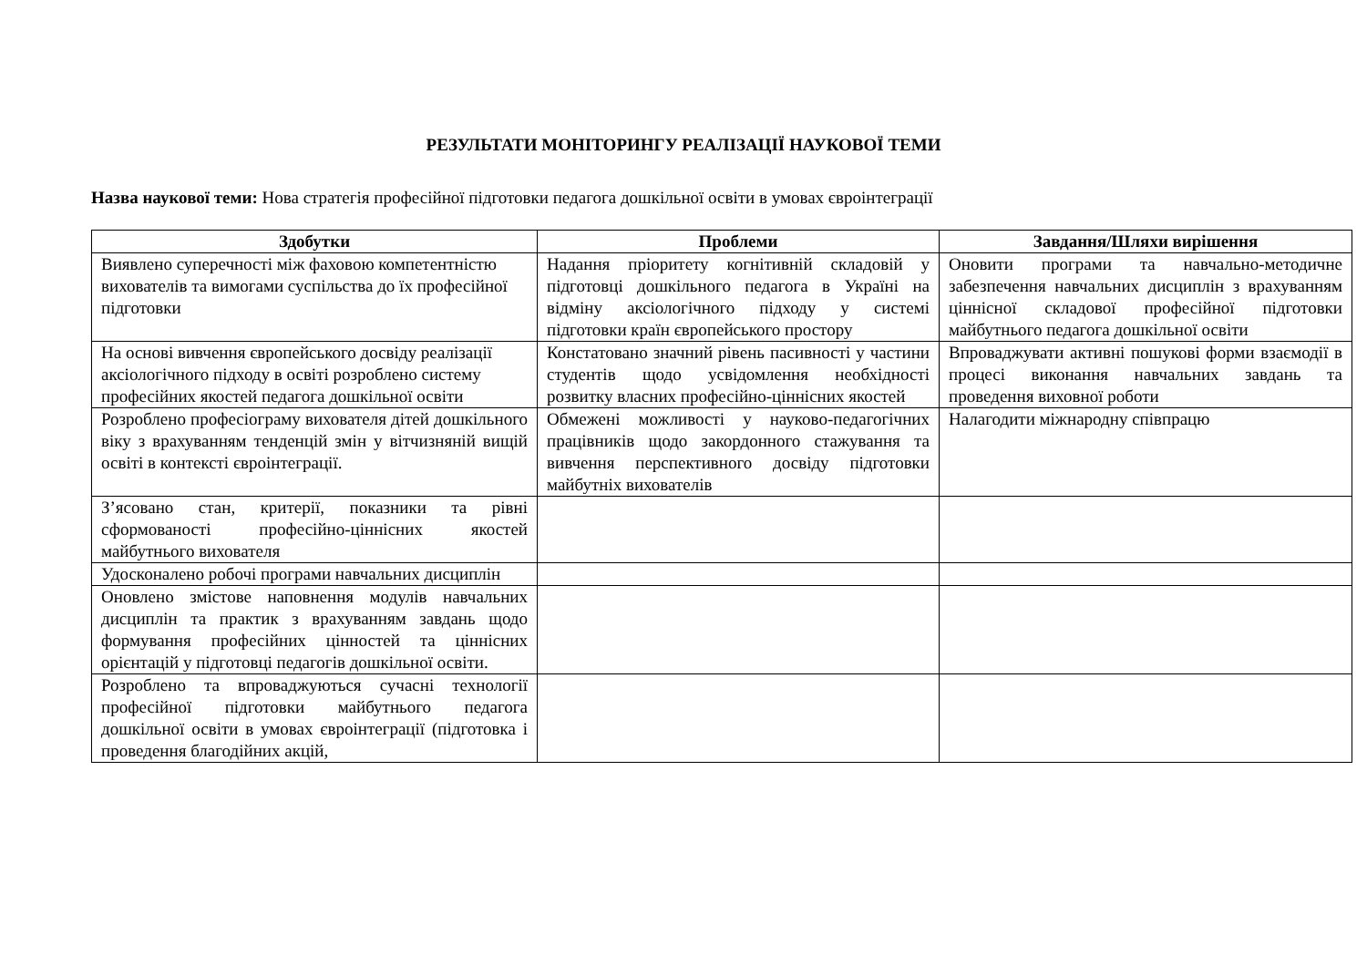РЕЗУЛЬТАТИ МОНІТОРИНГУ РЕАЛІЗАЦІЇ НАУКОВОЇ ТЕМИ
Назва наукової теми: Нова стратегія професійної підготовки педагога дошкільної освіти в умовах євроінтеграції
| Здобутки | Проблеми | Завдання/Шляхи вирішення |
| --- | --- | --- |
| Виявлено суперечності між фаховою компетентністю вихователів та вимогами суспільства до їх професійної підготовки | Надання пріоритету когнітивній складовій у підготовці дошкільного педагога в Україні на відміну аксіологічного підходу у системі підготовки країн європейського простору | Оновити програми та навчально-методичне забезпечення навчальних дисциплін з врахуванням ціннісної складової професійної підготовки майбутнього педагога дошкільної освіти |
| На основі вивчення європейського досвіду реалізації аксіологічного підходу в освіті розроблено систему професійних якостей педагога дошкільної освіти | Констатовано значний рівень пасивності у частини студентів щодо усвідомлення необхідності розвитку власних професійно-ціннісних якостей | Впроваджувати активні пошукові форми взаємодії в процесі виконання навчальних завдань та проведення виховної роботи |
| Розроблено професіограму вихователя дітей дошкільного віку з врахуванням тенденцій змін у вітчизняній вищій освіті в контексті євроінтеграції. | Обмежені можливості у науково-педагогічних працівників щодо закордонного стажування та вивчення перспективного досвіду підготовки майбутніх вихователів | Налагодити міжнародну співпрацю |
| З’ясовано стан, критерії, показники та рівні сформованості професійно-ціннісних якостей майбутнього вихователя | | |
| Удосконалено робочі програми навчальних дисциплін | | |
| Оновлено змістове наповнення модулів навчальних дисциплін та практик з врахуванням завдань щодо формування професійних цінностей та ціннісних орієнтацій у підготовці педагогів дошкільної освіти. | | |
| Розроблено та впроваджуються сучасні технології професійної підготовки майбутнього педагога дошкільної освіти в умовах євроінтеграції (підготовка і проведення благодійних акцій, | | |